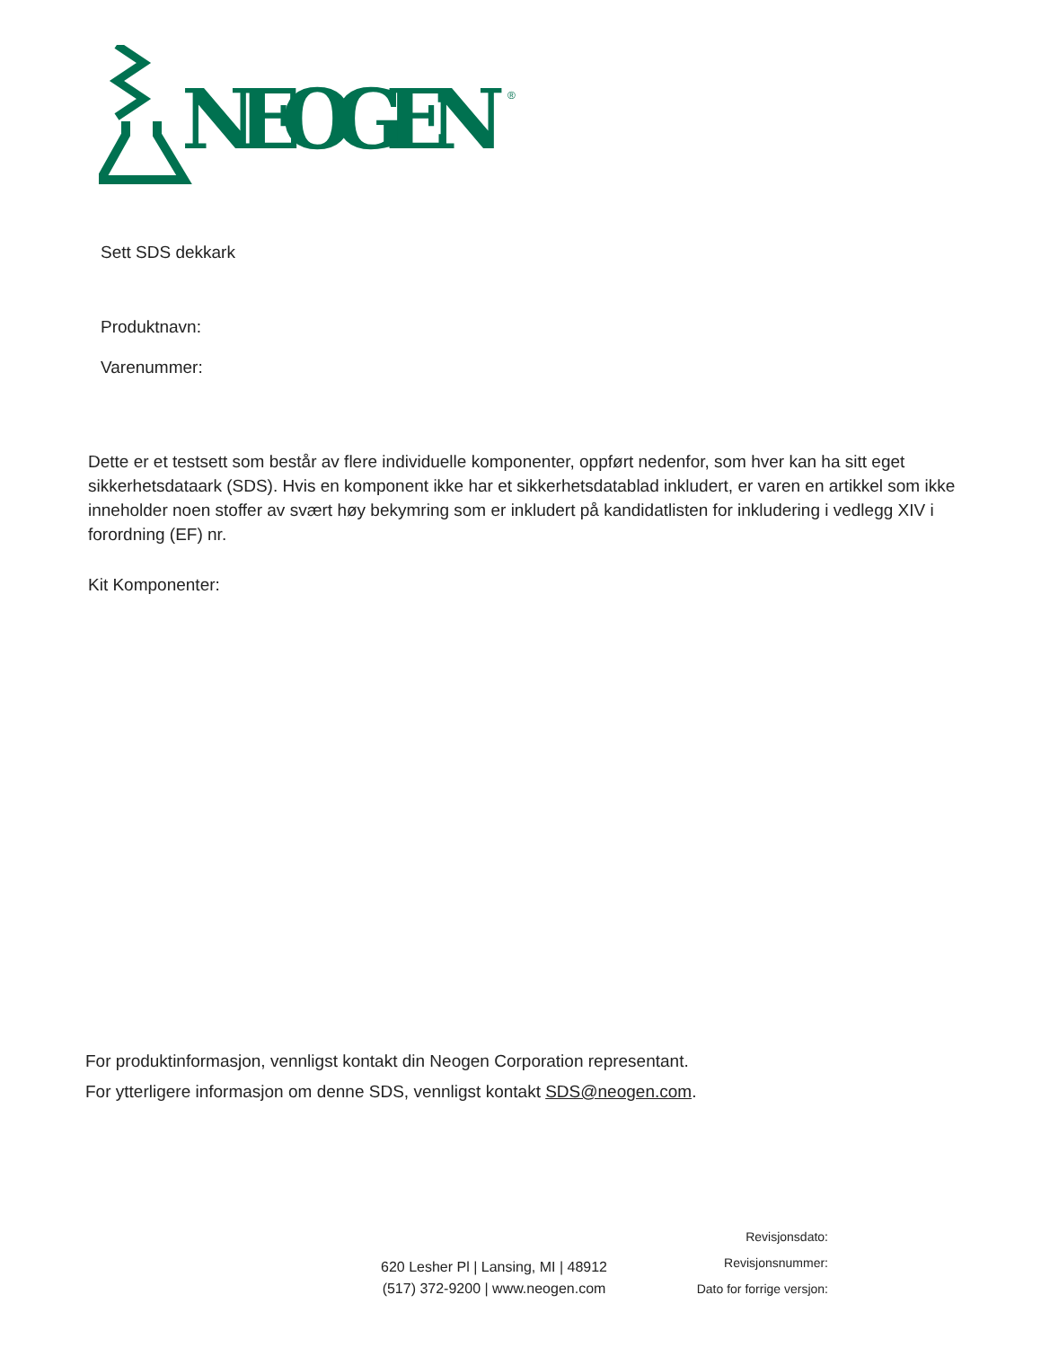NEOGEN
®
Sett SDS dekkark
Produktnavn:
Varenummer:
Dette er et testsett som består av flere individuelle komponenter, oppført nedenfor, som hver kan ha sitt eget sikkerhetsdataark (SDS). Hvis en komponent ikke har et sikkerhetsdatablad inkludert, er varen en artikkel som ikke inneholder noen stoffer av svært høy bekymring som er inkludert på kandidatlisten for inkludering i vedlegg XIV i forordning (EF) nr.
Kit Komponenter:
For produktinformasjon, vennligst kontakt din Neogen Corporation representant.
For ytterligere informasjon om denne SDS, vennligst kontakt SDS@neogen.com.
620 Lesher Pl | Lansing, MI | 48912
(517) 372-9200 | www.neogen.com
Revisjonsdato:
Revisjonsnummer:
Dato for forrige versjon: